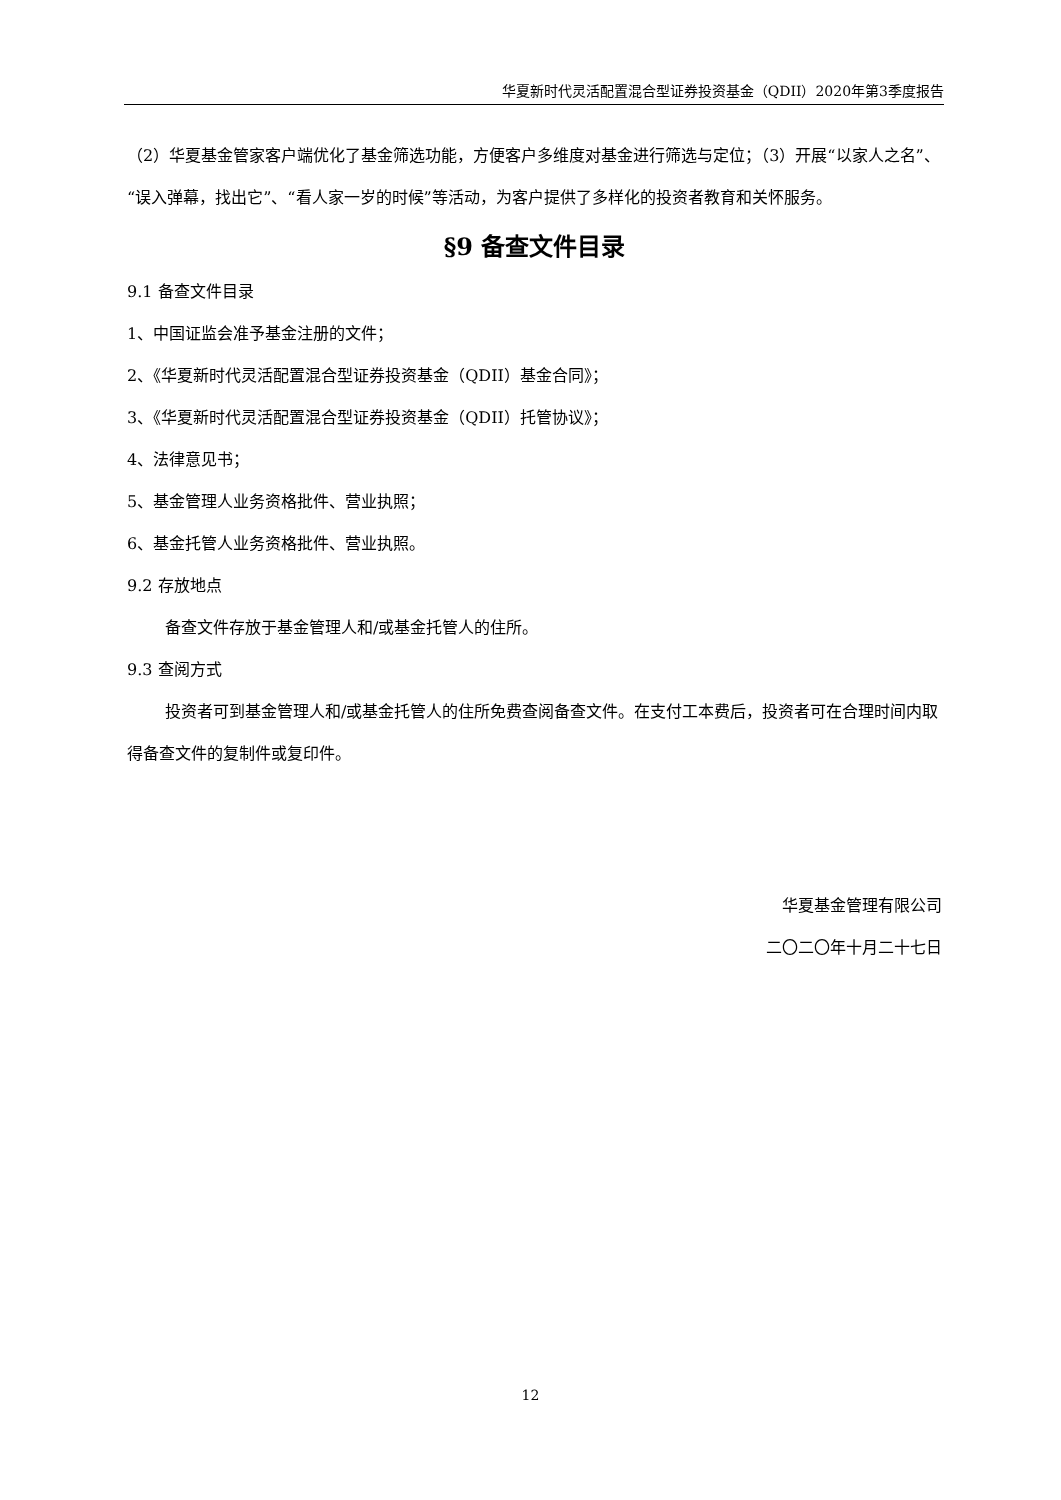华夏新时代灵活配置混合型证券投资基金（QDII）2020年第3季度报告
（2）华夏基金管家客户端优化了基金筛选功能，方便客户多维度对基金进行筛选与定位；（3）开展“以家人之名”、“误入弹幕，找出它”、“看人家一岁的时候”等活动，为客户提供了多样化的投资者教育和关怀服务。
§9 备查文件目录
9.1 备查文件目录
1、中国证监会准予基金注册的文件；
2、《华夏新时代灵活配置混合型证券投资基金（QDII）基金合同》；
3、《华夏新时代灵活配置混合型证券投资基金（QDII）托管协议》；
4、法律意见书；
5、基金管理人业务资格批件、营业执照；
6、基金托管人业务资格批件、营业执照。
9.2 存放地点
备查文件存放于基金管理人和/或基金托管人的住所。
9.3 查阅方式
投资者可到基金管理人和/或基金托管人的住所免费查阅备查文件。在支付工本费后，投资者可在合理时间内取得备查文件的复制件或复印件。
华夏基金管理有限公司
二〇二〇年十月二十七日
12